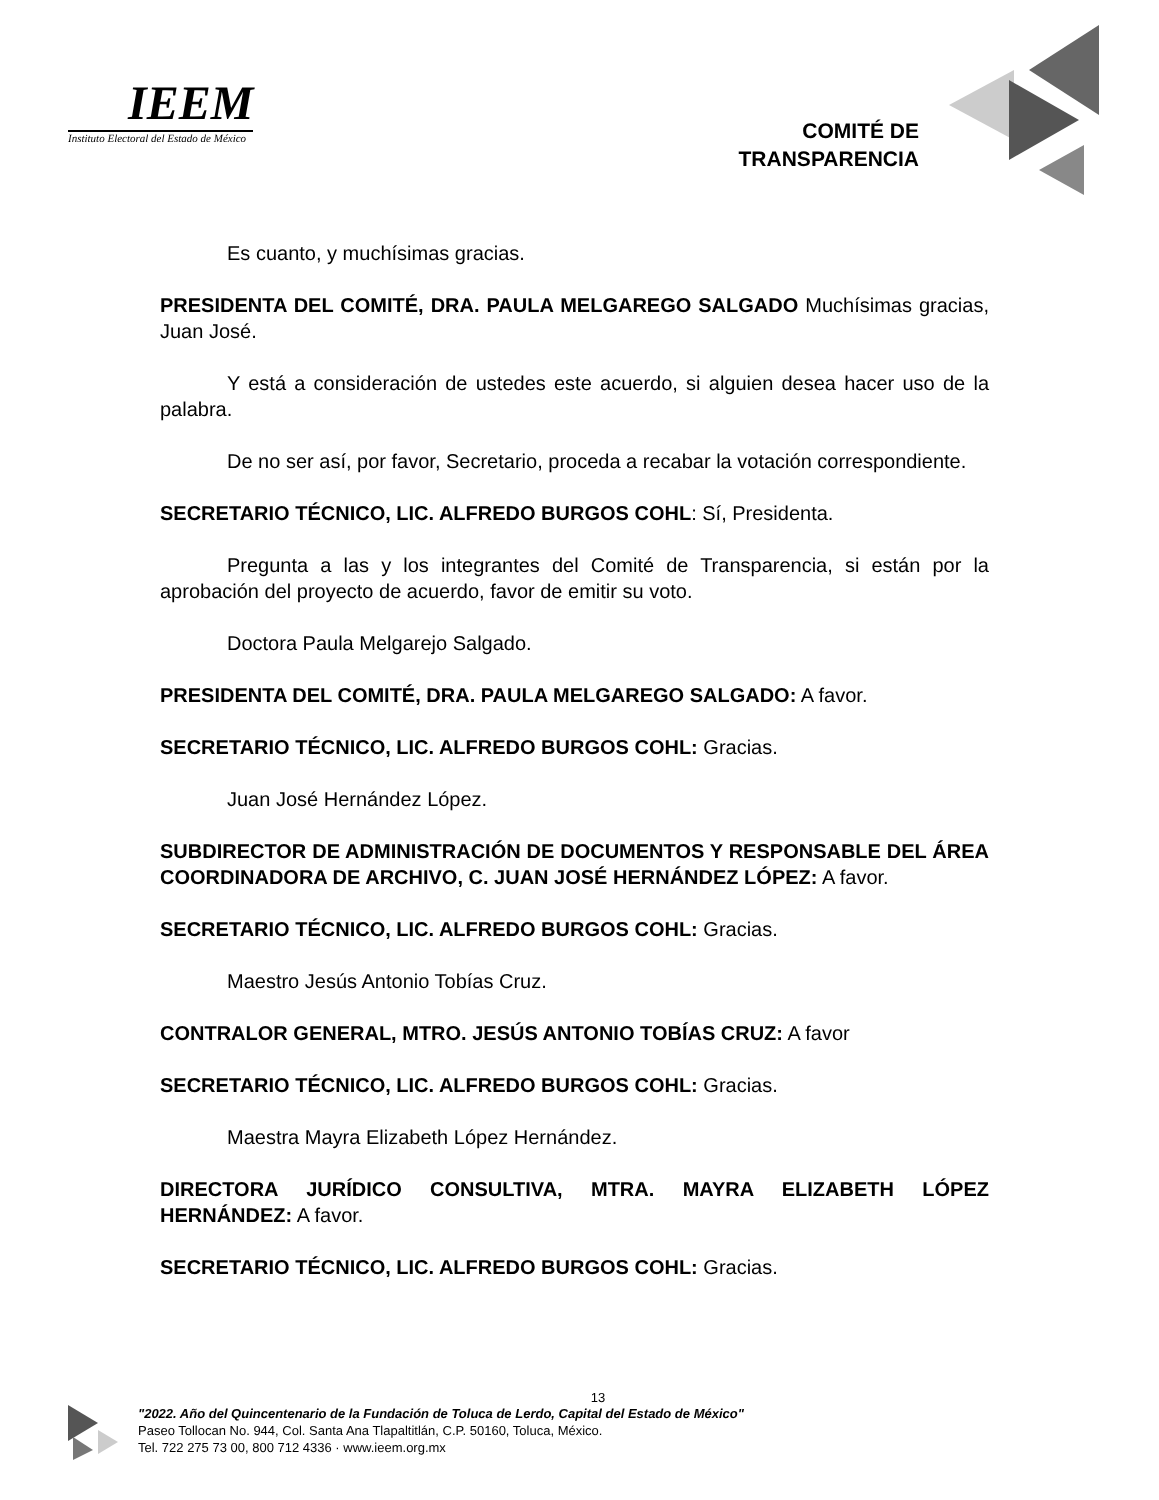IEEM
Instituto Electoral del Estado de México
COMITÉ DE
TRANSPARENCIA
Es cuanto, y muchísimas gracias.
PRESIDENTA DEL COMITÉ, DRA. PAULA MELGAREGO SALGADO Muchísimas gracias, Juan José.
Y está a consideración de ustedes este acuerdo, si alguien desea hacer uso de la palabra.
De no ser así, por favor, Secretario, proceda a recabar la votación correspondiente.
SECRETARIO TÉCNICO, LIC. ALFREDO BURGOS COHL: Sí, Presidenta.
Pregunta a las y los integrantes del Comité de Transparencia, si están por la aprobación del proyecto de acuerdo, favor de emitir su voto.
Doctora Paula Melgarejo Salgado.
PRESIDENTA DEL COMITÉ, DRA. PAULA MELGAREGO SALGADO: A favor.
SECRETARIO TÉCNICO, LIC. ALFREDO BURGOS COHL: Gracias.
Juan José Hernández López.
SUBDIRECTOR DE ADMINISTRACIÓN DE DOCUMENTOS Y RESPONSABLE DEL ÁREA COORDINADORA DE ARCHIVO, C. JUAN JOSÉ HERNÁNDEZ LÓPEZ: A favor.
SECRETARIO TÉCNICO, LIC. ALFREDO BURGOS COHL: Gracias.
Maestro Jesús Antonio Tobías Cruz.
CONTRALOR GENERAL, MTRO. JESÚS ANTONIO TOBÍAS CRUZ: A favor
SECRETARIO TÉCNICO, LIC. ALFREDO BURGOS COHL: Gracias.
Maestra Mayra Elizabeth López Hernández.
DIRECTORA JURÍDICO CONSULTIVA, MTRA. MAYRA ELIZABETH LÓPEZ HERNÁNDEZ: A favor.
SECRETARIO TÉCNICO, LIC. ALFREDO BURGOS COHL: Gracias.
13
"2022. Año del Quincentenario de la Fundación de Toluca de Lerdo, Capital del Estado de México"
Paseo Tollocan No. 944, Col. Santa Ana Tlapaltitlán, C.P. 50160, Toluca, México.
Tel. 722 275 73 00, 800 712 4336 · www.ieem.org.mx